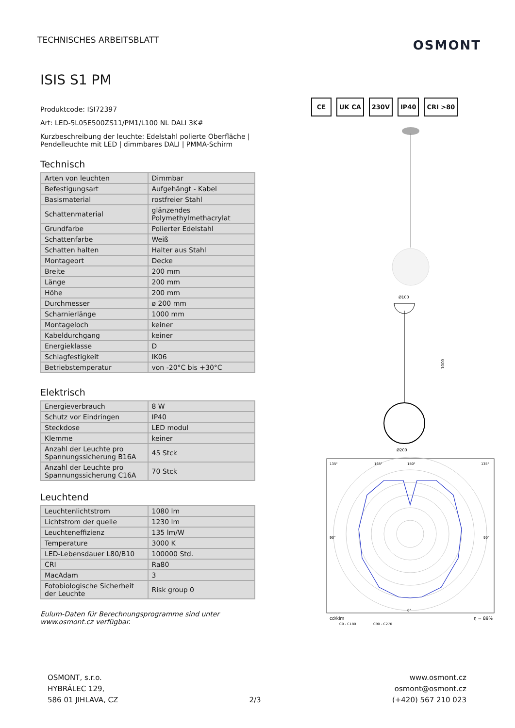TECHNISCHES ARBEITSBLATT
OSMONT
ISIS S1 PM
Produktcode: ISI72397
Art: LED-5L05E500ZS11/PM1/L100 NL DALI 3K#
Kurzbeschreibung der leuchte: Edelstahl polierte Oberfläche | Pendelleuchte mit LED | dimmbares DALI | PMMA-Schirm
Technisch
| Arten von leuchten | Dimmbar |
| Befestigungsart | Aufgehängt - Kabel |
| Basismaterial | rostfreier Stahl |
| Schattenmaterial | glänzendes Polymethylmethacrylat |
| Grundfarbe | Polierter Edelstahl |
| Schattenfarbe | Weiß |
| Schatten halten | Halter aus Stahl |
| Montageort | Decke |
| Breite | 200 mm |
| Länge | 200 mm |
| Höhe | 200 mm |
| Durchmesser | ø 200 mm |
| Scharnierlänge | 1000 mm |
| Montageloch | keiner |
| Kabeldurchgang | keiner |
| Energieklasse | D |
| Schlagfestigkeit | IK06 |
| Betriebstemperatur | von -20°C bis +30°C |
Elektrisch
| Energieverbrauch | 8 W |
| Schutz vor Eindringen | IP40 |
| Steckdose | LED modul |
| Klemme | keiner |
| Anzahl der Leuchte pro Spannungssicherung B16A | 45 Stck |
| Anzahl der Leuchte pro Spannungssicherung C16A | 70 Stck |
Leuchtend
| Leuchtenlichtstrom | 1080 lm |
| Lichtstrom der quelle | 1230 lm |
| Leuchteneffizienz | 135 lm/W |
| Temperature | 3000 K |
| LED-Lebensdauer L80/B10 | 100000 Std. |
| CRI | Ra80 |
| MacAdam | 3 |
| Fotobiologische Sicherheit der Leuchte | Risk group 0 |
Eulum-Daten für Berechnungsprogramme sind unter www.osmont.cz verfügbar.
CE UK CA 230V IP40 CRI >80
Ø100
Ø200
1000
135°
165°
180°
135°
90°
90°
0°
cd/klm
η = 89%
C0 - C180
C90 - C270
OSMONT, s.r.o.
HYBRÁLEC 129,
586 01 JIHLAVA, CZ
2/3
www.osmont.cz
osmont@osmont.cz
(+420) 567 210 023